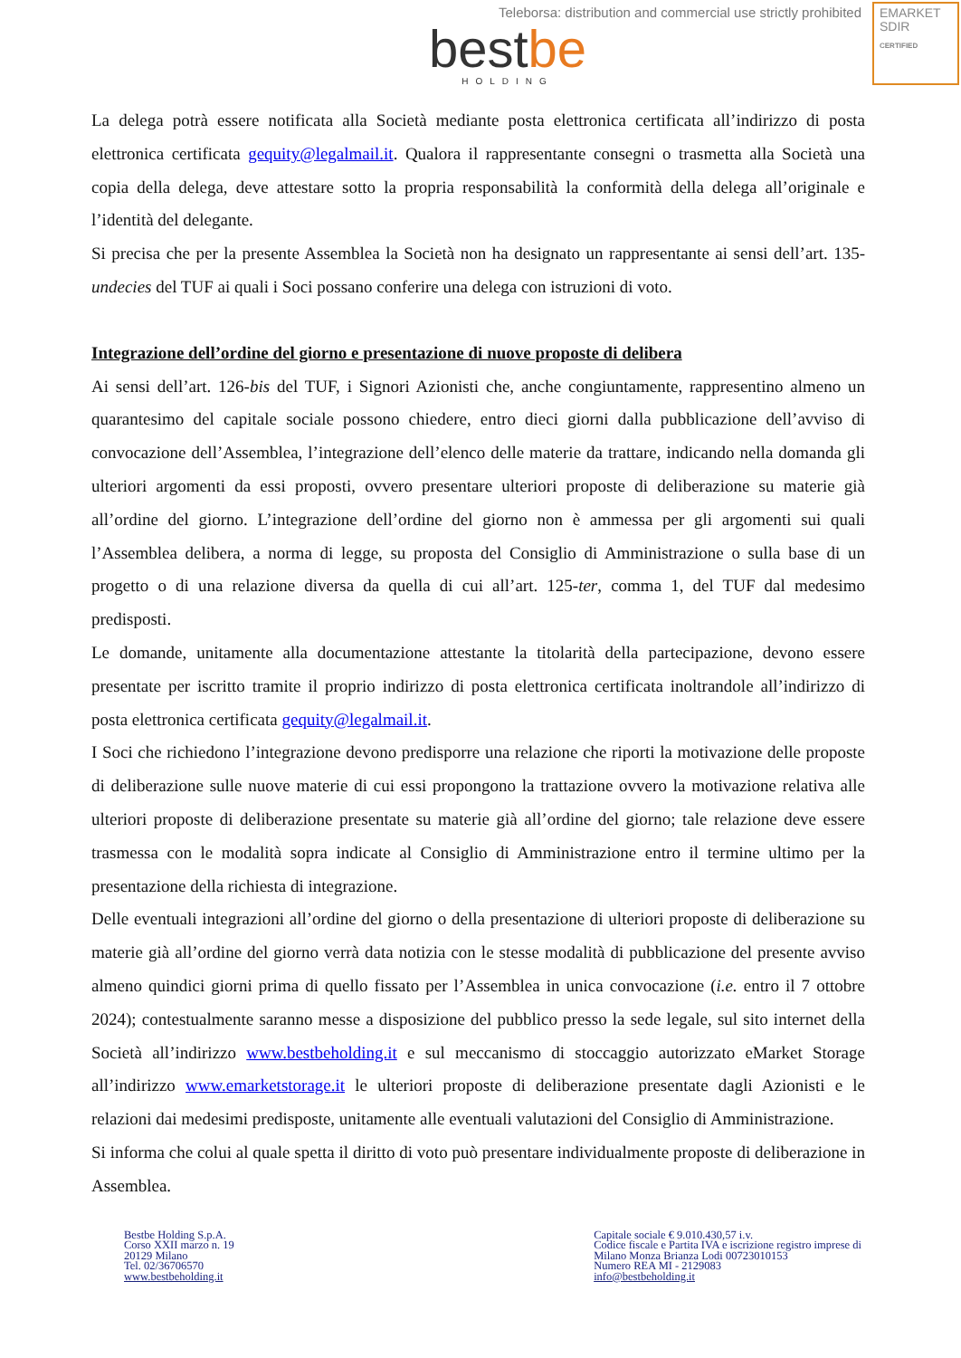Teleborsa: distribution and commercial use strictly prohibited
EMARKET
SDIR
CERTIFIED
best be
HOLDING
La delega potrà essere notificata alla Società mediante posta elettronica certificata all’indirizzo di posta elettronica certificata gequity@legalmail.it. Qualora il rappresentante consegni o trasmetta alla Società una copia della delega, deve attestare sotto la propria responsabilità la conformità della delega all’originale e l’identità del delegante.
Si precisa che per la presente Assemblea la Società non ha designato un rappresentante ai sensi dell’art. 135-undecies del TUF ai quali i Soci possano conferire una delega con istruzioni di voto.
Integrazione dell’ordine del giorno e presentazione di nuove proposte di delibera
Ai sensi dell’art. 126-bis del TUF, i Signori Azionisti che, anche congiuntamente, rappresentino almeno un quarantesimo del capitale sociale possono chiedere, entro dieci giorni dalla pubblicazione dell’avviso di convocazione dell’Assemblea, l’integrazione dell’elenco delle materie da trattare, indicando nella domanda gli ulteriori argomenti da essi proposti, ovvero presentare ulteriori proposte di deliberazione su materie già all’ordine del giorno. L’integrazione dell’ordine del giorno non è ammessa per gli argomenti sui quali l’Assemblea delibera, a norma di legge, su proposta del Consiglio di Amministrazione o sulla base di un progetto o di una relazione diversa da quella di cui all’art. 125-ter, comma 1, del TUF dal medesimo predisposti.
Le domande, unitamente alla documentazione attestante la titolarità della partecipazione, devono essere presentate per iscritto tramite il proprio indirizzo di posta elettronica certificata inoltrandole all’indirizzo di posta elettronica certificata gequity@legalmail.it.
I Soci che richiedono l’integrazione devono predisporre una relazione che riporti la motivazione delle proposte di deliberazione sulle nuove materie di cui essi propongono la trattazione ovvero la motivazione relativa alle ulteriori proposte di deliberazione presentate su materie già all’ordine del giorno; tale relazione deve essere trasmessa con le modalità sopra indicate al Consiglio di Amministrazione entro il termine ultimo per la presentazione della richiesta di integrazione.
Delle eventuali integrazioni all’ordine del giorno o della presentazione di ulteriori proposte di deliberazione su materie già all’ordine del giorno verrà data notizia con le stesse modalità di pubblicazione del presente avviso almeno quindici giorni prima di quello fissato per l’Assemblea in unica convocazione (i.e. entro il 7 ottobre 2024); contestualmente saranno messe a disposizione del pubblico presso la sede legale, sul sito internet della Società all’indirizzo www.bestbeholding.it e sul meccanismo di stoccaggio autorizzato eMarket Storage all’indirizzo www.emarketstorage.it le ulteriori proposte di deliberazione presentate dagli Azionisti e le relazioni dai medesimi predisposte, unitamente alle eventuali valutazioni del Consiglio di Amministrazione.
Si informa che colui al quale spetta il diritto di voto può presentare individualmente proposte di deliberazione in Assemblea.
Bestbe Holding S.p.A.
Corso XXII marzo n. 19
20129 Milano
Tel. 02/36706570
www.bestbeholding.it
Capitale sociale € 9.010.430,57 i.v.
Codice fiscale e Partita IVA e iscrizione registro imprese di
Milano Monza Brianza Lodi 00723010153
Numero REA MI - 2129083
info@bestbeholding.it